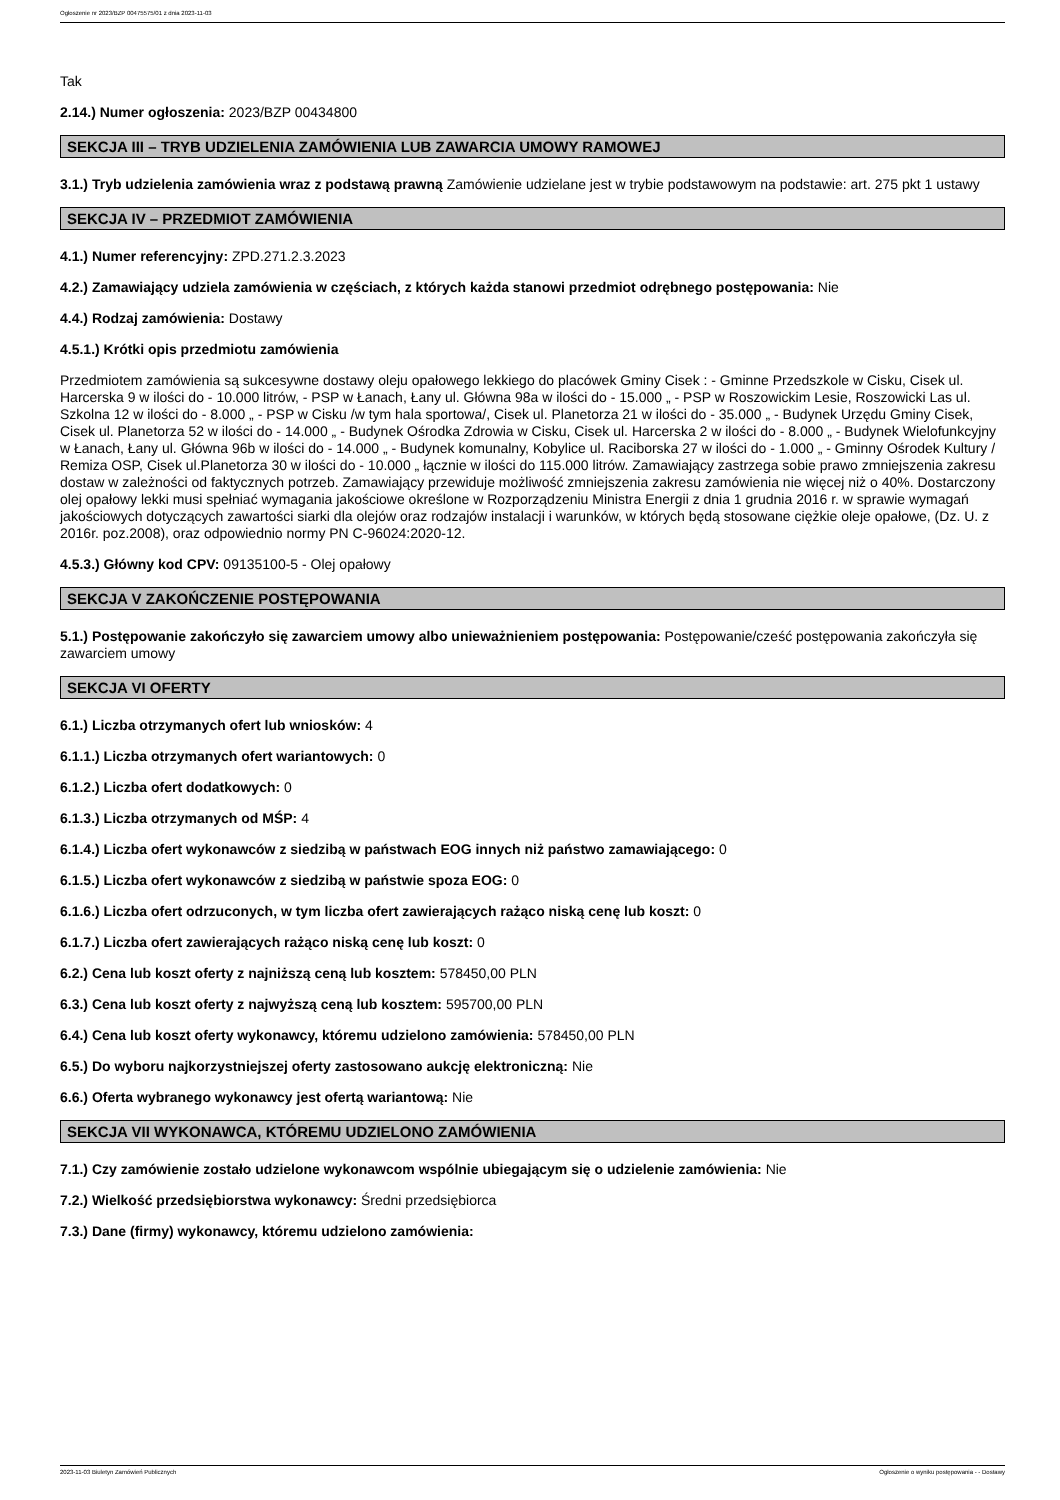Ogłoszenie nr 2023/BZP 00475575/01 z dnia 2023-11-03
Tak
2.14.) Numer ogłoszenia: 2023/BZP 00434800
SEKCJA III – TRYB UDZIELENIA ZAMÓWIENIA LUB ZAWARCIA UMOWY RAMOWEJ
3.1.) Tryb udzielenia zamówienia wraz z podstawą prawną Zamówienie udzielane jest w trybie podstawowym na podstawie: art. 275 pkt 1 ustawy
SEKCJA IV – PRZEDMIOT ZAMÓWIENIA
4.1.) Numer referencyjny: ZPD.271.2.3.2023
4.2.) Zamawiający udziela zamówienia w częściach, z których każda stanowi przedmiot odrębnego postępowania: Nie
4.4.) Rodzaj zamówienia: Dostawy
4.5.1.) Krótki opis przedmiotu zamówienia
Przedmiotem zamówienia są sukcesywne dostawy oleju opałowego lekkiego do placówek Gminy Cisek : - Gminne Przedszkole w Cisku, Cisek ul. Harcerska 9 w ilości do - 10.000 litrów, - PSP w Łanach, Łany ul. Główna 98a w ilości do - 15.000 „ - PSP w Roszowickim Lesie, Roszowicki Las ul. Szkolna 12 w ilości do - 8.000 „ - PSP w Cisku /w tym hala sportowa/, Cisek ul. Planetorza 21 w ilości do - 35.000 „ - Budynek Urzędu Gminy Cisek, Cisek ul. Planetorza 52 w ilości do - 14.000 „ - Budynek Ośrodka Zdrowia w Cisku, Cisek ul. Harcerska 2 w ilości do - 8.000 „ - Budynek Wielofunkcyjny w Łanach, Łany ul. Główna 96b w ilości do - 14.000 „ - Budynek komunalny, Kobylice ul. Raciborska 27 w ilości do - 1.000 „ - Gminny Ośrodek Kultury / Remiza OSP, Cisek ul.Planetorza 30 w ilości do - 10.000 „ łącznie w ilości do 115.000 litrów. Zamawiający zastrzega sobie prawo zmniejszenia zakresu dostaw w zależności od faktycznych potrzeb. Zamawiający przewiduje możliwość zmniejszenia zakresu zamówienia nie więcej niż o 40%. Dostarczony olej opałowy lekki musi spełniać wymagania jakościowe określone w Rozporządzeniu Ministra Energii z dnia 1 grudnia 2016 r. w sprawie wymagań jakościowych dotyczących zawartości siarki dla olejów oraz rodzajów instalacji i warunków, w których będą stosowane ciężkie oleje opałowe, (Dz. U. z 2016r. poz.2008), oraz odpowiednio normy PN C-96024:2020-12.
4.5.3.) Główny kod CPV: 09135100-5 - Olej opałowy
SEKCJA V ZAKOŃCZENIE POSTĘPOWANIA
5.1.) Postępowanie zakończyło się zawarciem umowy albo unieważnieniem postępowania: Postępowanie/cześć postępowania zakończyła się zawarciem umowy
SEKCJA VI OFERTY
6.1.) Liczba otrzymanych ofert lub wniosków: 4
6.1.1.) Liczba otrzymanych ofert wariantowych: 0
6.1.2.) Liczba ofert dodatkowych: 0
6.1.3.) Liczba otrzymanych od MŚP: 4
6.1.4.) Liczba ofert wykonawców z siedzibą w państwach EOG innych niż państwo zamawiającego: 0
6.1.5.) Liczba ofert wykonawców z siedzibą w państwie spoza EOG: 0
6.1.6.) Liczba ofert odrzuconych, w tym liczba ofert zawierających rażąco niską cenę lub koszt: 0
6.1.7.) Liczba ofert zawierających rażąco niską cenę lub koszt: 0
6.2.) Cena lub koszt oferty z najniższą ceną lub kosztem: 578450,00 PLN
6.3.) Cena lub koszt oferty z najwyższą ceną lub kosztem: 595700,00 PLN
6.4.) Cena lub koszt oferty wykonawcy, któremu udzielono zamówienia: 578450,00 PLN
6.5.) Do wyboru najkorzystniejszej oferty zastosowano aukcję elektroniczną: Nie
6.6.) Oferta wybranego wykonawcy jest ofertą wariantową: Nie
SEKCJA VII WYKONAWCA, KTÓREMU UDZIELONO ZAMÓWIENIA
7.1.) Czy zamówienie zostało udzielone wykonawcom wspólnie ubiegającym się o udzielenie zamówienia: Nie
7.2.) Wielkość przedsiębiorstwa wykonawcy: Średni przedsiębiorca
7.3.) Dane (firmy) wykonawcy, któremu udzielono zamówienia:
2023-11-03 Biuletyn Zamówień Publicznych Ogłoszenie o wyniku postępowania - - Dostawy